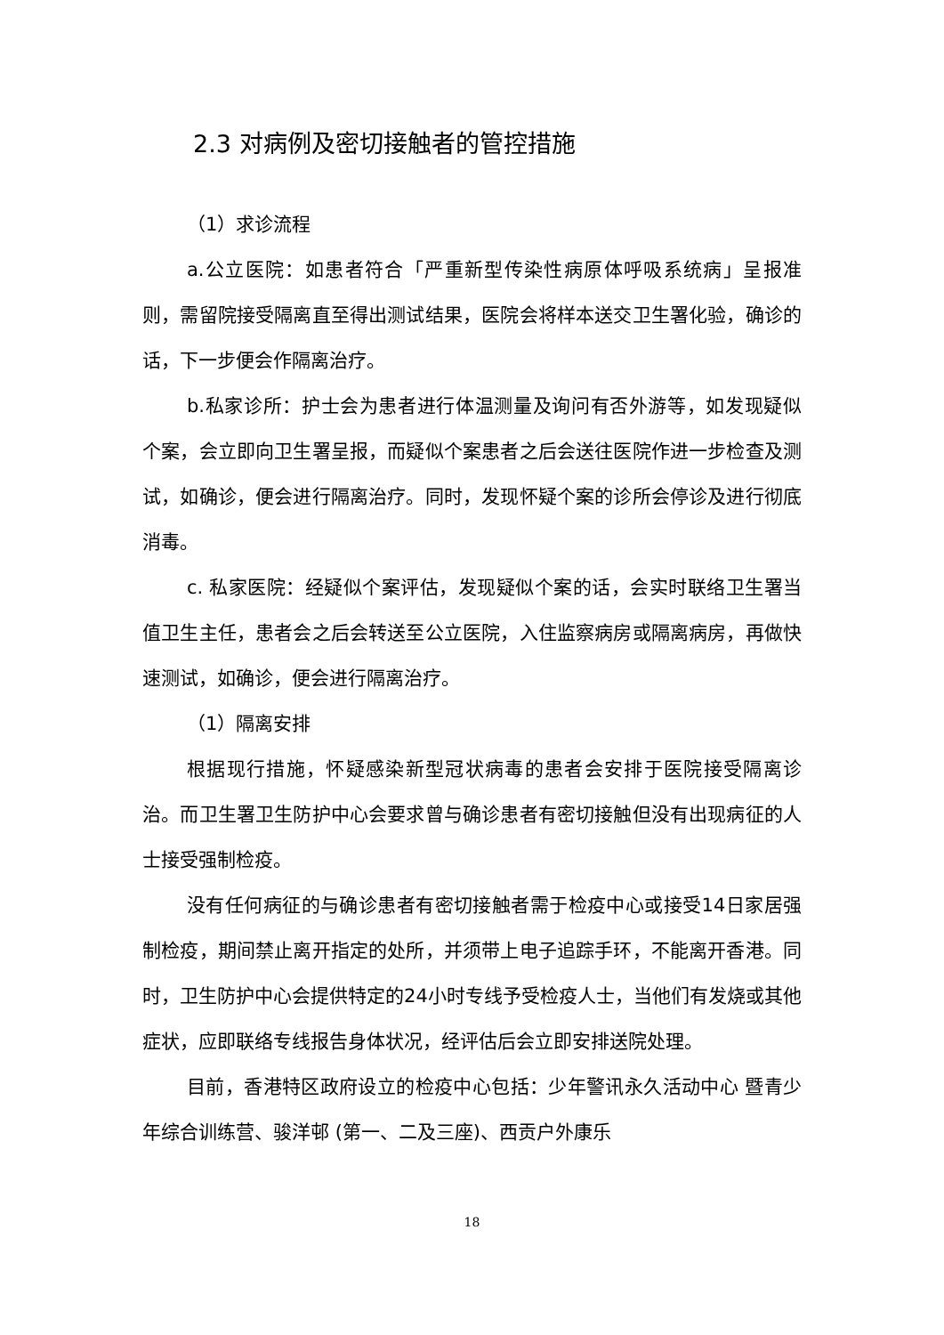2.3 对病例及密切接触者的管控措施
（1）求诊流程
a.公立医院：如患者符合「严重新型传染性病原体呼吸系统病」呈报准则，需留院接受隔离直至得出测试结果，医院会将样本送交卫生署化验，确诊的话，下一步便会作隔离治疗。
b.私家诊所：护士会为患者进行体温测量及询问有否外游等，如发现疑似个案，会立即向卫生署呈报，而疑似个案患者之后会送往医院作进一步检查及测试，如确诊，便会进行隔离治疗。同时，发现怀疑个案的诊所会停诊及进行彻底消毒。
c. 私家医院：经疑似个案评估，发现疑似个案的话，会实时联络卫生署当值卫生主任，患者会之后会转送至公立医院，入住监察病房或隔离病房，再做快速测试，如确诊，便会进行隔离治疗。
（1）隔离安排
根据现行措施，怀疑感染新型冠状病毒的患者会安排于医院接受隔离诊治。而卫生署卫生防护中心会要求曾与确诊患者有密切接触但没有出现病征的人士接受强制检疫。
没有任何病征的与确诊患者有密切接触者需于检疫中心或接受14日家居强制检疫，期间禁止离开指定的处所，并须带上电子追踪手环，不能离开香港。同时，卫生防护中心会提供特定的24小时专线予受检疫人士，当他们有发烧或其他症状，应即联络专线报告身体状况，经评估后会立即安排送院处理。
目前，香港特区政府设立的检疫中心包括：少年警讯永久活动中心 暨青少年综合训练营、骏洋邨 (第一、二及三座)、西贡户外康乐
18